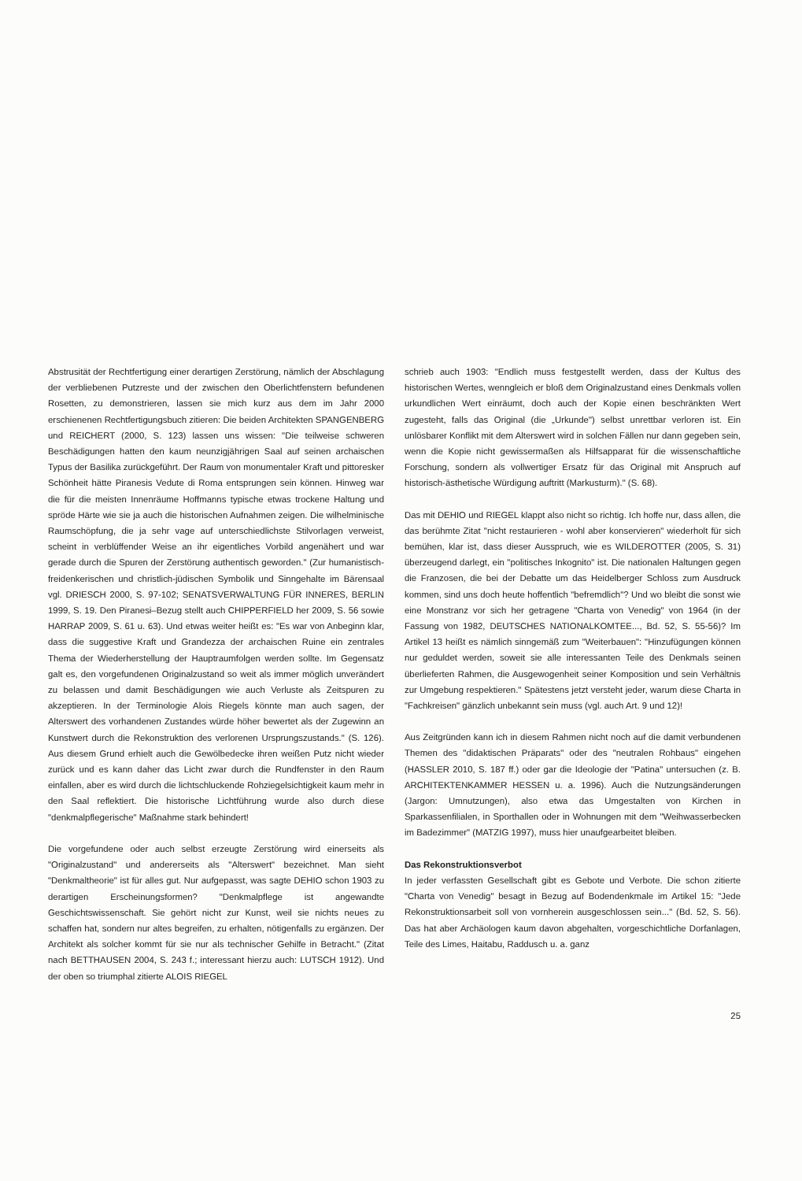Abstrusität der Rechtfertigung einer derartigen Zerstörung, nämlich der Abschlagung der verbliebenen Putzreste und der zwischen den Oberlichtfenstern befundenen Rosetten, zu demonstrieren, lassen sie mich kurz aus dem im Jahr 2000 erschienenen Rechtfertigungsbuch zitieren: Die beiden Architekten SPANGENBERG und REICHERT (2000, S. 123) lassen uns wissen: "Die teilweise schweren Beschädigungen hatten den kaum neunzigjährigen Saal auf seinen archaischen Typus der Basilika zurückgeführt. Der Raum von monumentaler Kraft und pittoresker Schönheit hätte Piranesis Vedute di Roma entsprungen sein können. Hinweg war die für die meisten Innenräume Hoffmanns typische etwas trockene Haltung und spröde Härte wie sie ja auch die historischen Aufnahmen zeigen. Die wilhelminische Raumschöpfung, die ja sehr vage auf unterschiedlichste Stilvorlagen verweist, scheint in verblüffender Weise an ihr eigentliches Vorbild angenähert und war gerade durch die Spuren der Zerstörung authentisch geworden." (Zur humanistisch-freidenkerischen und christlich-jüdischen Symbolik und Sinngehalte im Bärensaal vgl. DRIESCH 2000, S. 97-102; SENATSVERWALTUNG FÜR INNERES, BERLIN 1999, S. 19. Den Piranesi–Bezug stellt auch CHIPPERFIELD her 2009, S. 56 sowie HARRAP 2009, S. 61 u. 63). Und etwas weiter heißt es: "Es war von Anbeginn klar, dass die suggestive Kraft und Grandezza der archaischen Ruine ein zentrales Thema der Wiederherstellung der Hauptraumfolgen werden sollte. Im Gegensatz galt es, den vorgefundenen Originalzustand so weit als immer möglich unverändert zu belassen und damit Beschädigungen wie auch Verluste als Zeitspuren zu akzeptieren. In der Terminologie Alois Riegels könnte man auch sagen, der Alterswert des vorhandenen Zustandes würde höher bewertet als der Zugewinn an Kunstwert durch die Rekonstruktion des verlorenen Ursprungszustands." (S. 126). Aus diesem Grund erhielt auch die Gewölbedecke ihren weißen Putz nicht wieder zurück und es kann daher das Licht zwar durch die Rundfenster in den Raum einfallen, aber es wird durch die lichtschluckende Rohziegelsichtigkeit kaum mehr in den Saal reflektiert. Die historische Lichtführung wurde also durch diese "denkmalpflegerische" Maßnahme stark behindert!
Die vorgefundene oder auch selbst erzeugte Zerstörung wird einerseits als "Originalzustand" und andererseits als "Alterswert" bezeichnet. Man sieht "Denkmaltheorie" ist für alles gut. Nur aufgepasst, was sagte DEHIO schon 1903 zu derartigen Erscheinungsformen? "Denkmalpflege ist angewandte Geschichtswissenschaft. Sie gehört nicht zur Kunst, weil sie nichts neues zu schaffen hat, sondern nur altes begreifen, zu erhalten, nötigenfalls zu ergänzen. Der Architekt als solcher kommt für sie nur als technischer Gehilfe in Betracht." (Zitat nach BETTHAUSEN 2004, S. 243 f.; interessant hierzu auch: LUTSCH 1912). Und der oben so triumphal zitierte ALOIS RIEGEL
schrieb auch 1903: "Endlich muss festgestellt werden, dass der Kultus des historischen Wertes, wenngleich er bloß dem Originalzustand eines Denkmals vollen urkundlichen Wert einräumt, doch auch der Kopie einen beschränkten Wert zugesteht, falls das Original (die „Urkunde") selbst unrettbar verloren ist. Ein unlösbarer Konflikt mit dem Alterswert wird in solchen Fällen nur dann gegeben sein, wenn die Kopie nicht gewissermaßen als Hilfsapparat für die wissenschaftliche Forschung, sondern als vollwertiger Ersatz für das Original mit Anspruch auf historisch-ästhetische Würdigung auftritt (Markusturm)." (S. 68).
Das mit DEHIO und RIEGEL klappt also nicht so richtig. Ich hoffe nur, dass allen, die das berühmte Zitat "nicht restaurieren - wohl aber konservieren" wiederholt für sich bemühen, klar ist, dass dieser Ausspruch, wie es WILDEROTTER (2005, S. 31) überzeugend darlegt, ein "politisches Inkognito" ist. Die nationalen Haltungen gegen die Franzosen, die bei der Debatte um das Heidelberger Schloss zum Ausdruck kommen, sind uns doch heute hoffentlich "befremdlich"? Und wo bleibt die sonst wie eine Monstranz vor sich her getragene "Charta von Venedig" von 1964 (in der Fassung von 1982, DEUTSCHES NATIONALKOMTEE..., Bd. 52, S. 55-56)? Im Artikel 13 heißt es nämlich sinngemäß zum "Weiterbauen": "Hinzufügungen können nur geduldet werden, soweit sie alle interessanten Teile des Denkmals seinen überlieferten Rahmen, die Ausgewogenheit seiner Komposition und sein Verhältnis zur Umgebung respektieren." Spätestens jetzt versteht jeder, warum diese Charta in "Fachkreisen" gänzlich unbekannt sein muss (vgl. auch Art. 9 und 12)!
Aus Zeitgründen kann ich in diesem Rahmen nicht noch auf die damit verbundenen Themen des "didaktischen Präparats" oder des "neutralen Rohbaus" eingehen (HASSLER 2010, S. 187 ff.) oder gar die Ideologie der "Patina" untersuchen (z. B. ARCHITEKTENKAMMER HESSEN u. a. 1996). Auch die Nutzungsänderungen (Jargon: Umnutzungen), also etwa das Umgestalten von Kirchen in Sparkassenfilialen, in Sporthallen oder in Wohnungen mit dem "Weihwasserbecken im Badezimmer" (MATZIG 1997), muss hier unaufgearbeitet bleiben.
Das Rekonstruktionsverbot
In jeder verfassten Gesellschaft gibt es Gebote und Verbote. Die schon zitierte "Charta von Venedig" besagt in Bezug auf Bodendenkmale im Artikel 15: "Jede Rekonstruktionsarbeit soll von vornherein ausgeschlossen sein..." (Bd. 52, S. 56). Das hat aber Archäologen kaum davon abgehalten, vorgeschichtliche Dorfanlagen, Teile des Limes, Haitabu, Raddusch u. a. ganz
25